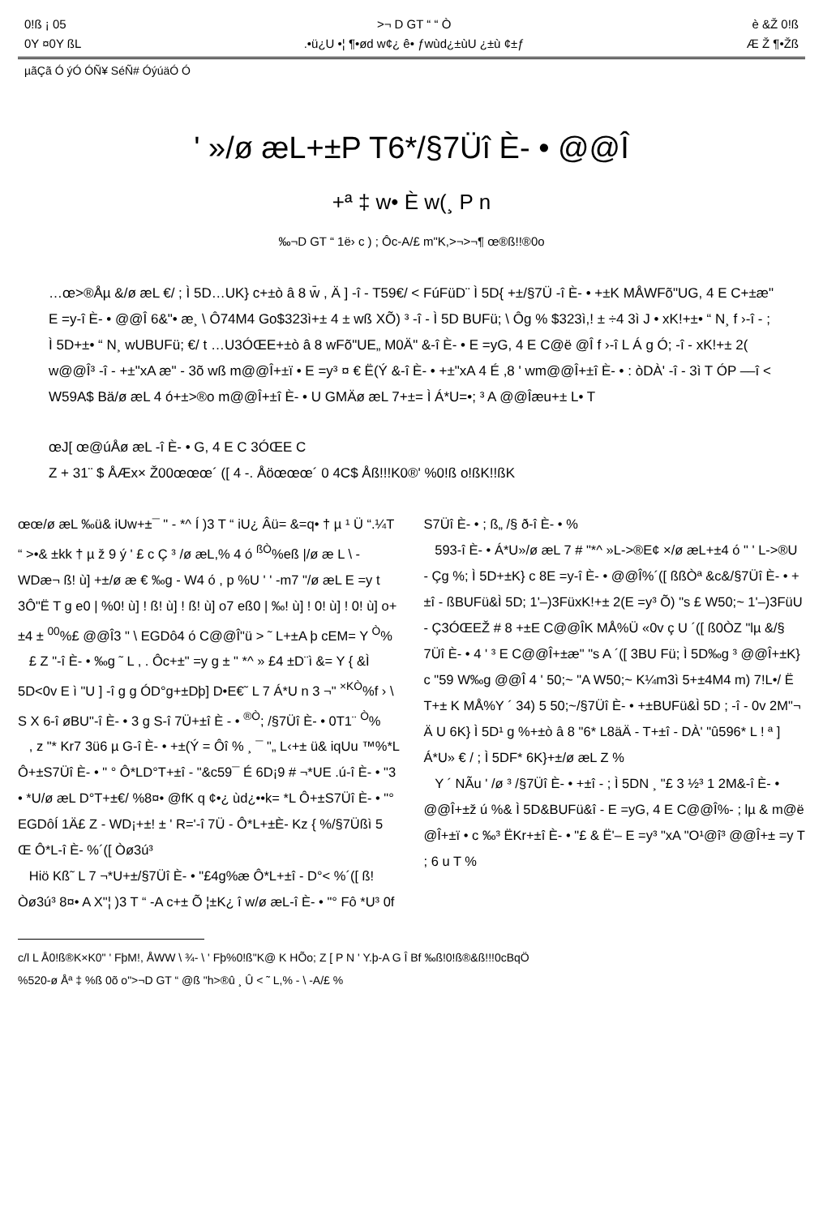0!ß ¡ 05 0Y ¤0Y ßL
>¬ D GT “ “ Ò .•ü¿U •¦ ¶•ød w¢¿ ê• ƒwùd¿±ùU ¿±ù ¢±ƒ
è &Ž 0!ß Æ Ž ¶•Žß
µãÇã Ó ýÓ ÓÑ¥ SéÑ# ÓýúäÓ Ó
' »/ø æL+±P T6*/§7Üî È- • @@Î
+ª ‡ w• È w(¸ P n
‰¬D GT “ 1ë› c ) ; Ôc-A/£ m"K,>¬>¬¶ œ®ß!!®0o
…œ>®Åµ &/ø æL €/ ; Ì 5D…UK} c+±ò â 8 w̄ , Ä ] -î - T59€/ < FúFüD¨ Ì 5D{ +±/§7Ü -î È- • +±K MÅWFõ"UG, 4 E C+±æ" E =y-î È- • @@Î 6&"• æ¸ \ Ô74M4 Go$323ì+± 4 ± wß XÕ) ³ -î - Ì 5D BUFü; \ Ôg % $323ì,! ± ÷4 3ì J • xK!+±• “ N¸ f ›-î - ; Ì 5D+±• “ N¸ wUBUFü; €/ t …U3ÓŒE+±ò â 8 wFõ"UE„ M0Ä" &-î È- • E =yG, 4 E C@ë @Î f ›-î L Á g Ó; -î - xK!+± 2( w@@Î³ -î - +±"xA æ" - 3õ wß m@@Î+±ï • E =y³ ¤ € Ë(Ý &-î È- • +±"xA 4 É ,8 ' wm@@Î+±î È- • : òDÀ' -î - 3ì T ÓP ––î < W59A$ Bä/ø æL 4 ó+±>®o m@@Î+±î È- • U GMÄø æL 7+±= Ì Á*U=•; ³ A @@Îæu+± L• T
œJ[ œ@úÅø æL -î È- • G, 4 E C 3ÓŒE C
Z + 31¨ $ ÅÆx× Ž00œœœ´ ([ 4 -. Åöœœœ´ 0 4C$ Åß!!!K0®' %0!ß o!ßK!!ßK
œœ/ø æL ‰ü& iUw+±¯ " - *^ Í )3 T “ iU¿ Âü= &=q• † µ ¹ Ü “.¼T “ >•& ±kk † µ ž 9 ý ' £ c Ç ³ /ø æL,% 4 ó <sup>ßÒ</sup>%eß |/ø æ L \ - WDæ¬ ß! ù] +±/ø æ € ‰g - W4 ó , p %U ' ' -m7 "/ø æL E =y t 3Ô"Ë T g e0 | %0! ù] ! ß! ù] ! ß! ù] o7 eß0 | ‰! ù] ! 0! ù] ! 0! ù] o+±4 ± <sup>00</sup>%£ @@Î3 " \ EGDô4 ó C@@Î"ü > ˜ L+±A þ cEM= Y <sup>Ò</sup>%
£ Z "-î È- • ‰g ˜ L , . Ôc+±" =y g ± " *^ » £4 ±D¨ì &= Y { &Ì 5D<0v E ì "U ] -î g g ÓD°g+±Dþ] D•E€˜ L 7 Á*U n 3 ¬" <sup>×KÒ</sup>%f › \ S X 6-î øBU"-î È- • 3 g S-î 7Ü+±î È - • <sup>®Ò</sup>; /§7Üî È- • 0T1¨ <sup>Ò</sup>%
, z "* Kr7 3ü6 µ G-î È- • +±(Ý = Ôî % ¸ ¯ "„ L‹+± ü& iqUu ™%*L Ô+±S7Üî È- • " ° Ô*LD°T+±î - "&c59¯ É 6D¡9 # ¬*UE .ú-î È- • "3 • *U/ø æL D°T+±€/ %8¤• @fK q ¢•¿ ùd¿••k= *L Ô+±S7Üî È- • "° EGDôÍ 1Ä£ Z - WD¡+±! ± ' R='-î 7Ü - Ô*L+±È- Kz { %/§7Üßì 5 Œ Ô*L-î È- %´([ Òø3ú³
Hiö Kß˜ L 7 ¬*U+±/§7Üî È- • "£4g%æ Ô*L+±î - D°< %´([ ß!Òø3ú³ 8¤• A X"¦ )3 T “ -A c+± Õ ¦±K¿ î w/ø æL-î È- • "° Fô *U³ 0f S7Üî È- • ; ß„ /§ ð-î È- • %
593-î È- • Á*U»/ø æL 7 # "*^ »L->®E¢ ×/ø æL+±4 ó " ' L->®U - Çg %; Ì 5D+±K} c 8E =y-î È- • @@Î%´([ ßßÒª &c&/§7Üî È- • +±î - ßBUFü&Ì 5D; 1'–)3FüxK!+± 2(E =y³ Õ) "s £ W50;~ 1'–)3FüU - Ç3ÓŒEŽ # 8 +±E C@@ÎK MÅ%Ü «0v ç U ´([ ß0ÒZ "lµ &/§ 7Üî È- • 4 ' ³ E C@@Î+±æ" "s A ´([ 3BU Fü; Ì 5D‰g ³ @@Î+±K} c "59 W‰g @@Î 4 ' 50;~ "A W50;~ K¼m3ì 5+±4M4 m) 7!L•/ Ë T+± K MÅ%Y ´ 34) 5 50;~/§7Üî È- • +±BUFü&Ì 5D ; -î - 0v 2M"¬ Ä U 6K} Ì 5D¹ g %+±ò â 8 "6* L8äÄ - T+±î - DÀ' "û596* L ! ª ] Á*U» € / ; Ì 5DF* 6K}+±/ø æL Z %
Y ´ NÃu ' /ø ³ /§7Üî È- • +±î - ; Ì 5DN ¸ "£ 3 ½³ 1 2M&-î È- • @@Î+±ž ú %& Ì 5D&BUFü&î - E =yG, 4 E C@@Î%- ; lµ & m@ë @Î+±ï • c ‰³ ËKr+±î È- • "£ & Ë'– E =y³ "xA "O¹@î³ @@Î+± =y T ; 6 u T %
c/l L Å0!ß®K×K0" ' FþM!, ÅWW \ ¾- \ ' Fþ%0!ß"K@ K HÕo; Z [ P N ' Y.þ-A G Î Bf ‰ß!0!ß®&ß!!!0cBqÖ
%520-ø Åª ‡ %ß 0õ o">¬D GT “ @ß "h>®û ¸ Û < ˜ L,% - \ -A/£ %